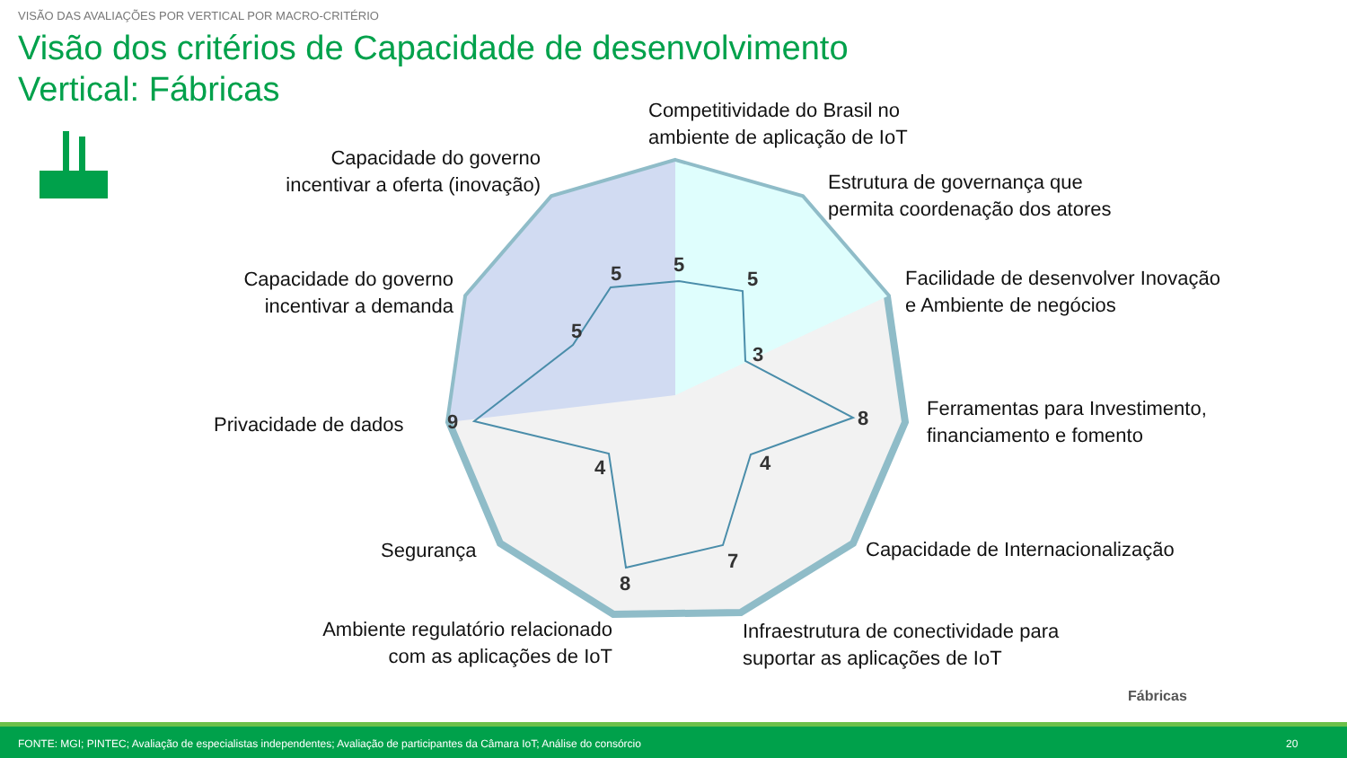5
5
3
8
4
7
8
4
9
5
5
VISÃO DAS AVALIAÇÕES POR VERTICAL POR MACRO-CRITÉRIO
Visão dos critérios de Capacidade de desenvolvimento
Vertical: Fábricas
Competitividade do Brasil no
ambiente de aplicação de IoT
Estrutura de governança que
permita coordenação dos atores
Facilidade de desenvolver Inovação
e Ambiente de negócios
Ferramentas para Investimento,
financiamento e fomento
Capacidade de Internacionalização
Infraestrutura de conectividade para
suportar as aplicações de IoT
Ambiente regulatório relacionado
com as aplicações de IoT
Segurança
Privacidade de dados
Capacidade do governo
incentivar a demanda
Capacidade do governo
incentivar a oferta (inovação)
Fábricas
FONTE: MGI; PINTEC; Avaliação de especialistas independentes; Avaliação de participantes da Câmara IoT; Análise do consórcio 20